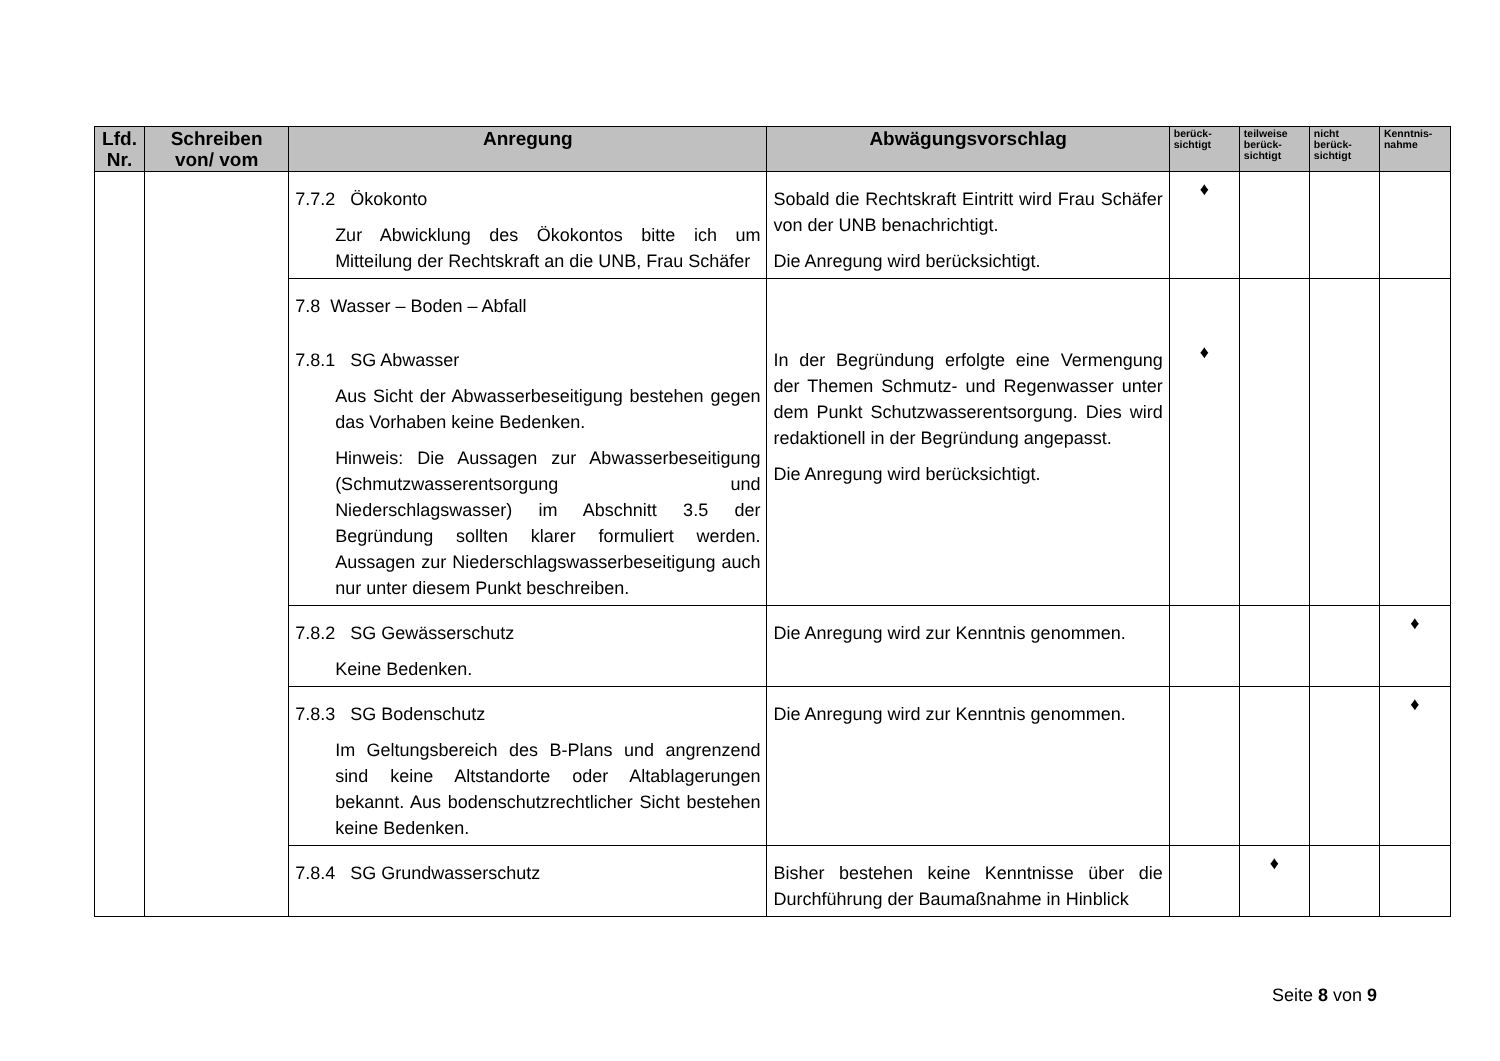| Lfd. Nr. | Schreiben von/ vom | Anregung | Abwägungsvorschlag | berück-sichtigt | teilweise berück-sichtigt | nicht berück-sichtigt | Kenntnis-nahme |
| --- | --- | --- | --- | --- | --- | --- | --- |
| | | 7.7.2 Ökokonto Zur Abwicklung des Ökokontos bitte ich um Mitteilung der Rechtskraft an die UNB, Frau Schäfer | Sobald die Rechtskraft Eintritt wird Frau Schäfer von der UNB benachrichtigt. Die Anregung wird berücksichtigt. | ♦ | | | |
| | | 7.8 Wasser – Boden – Abfall 7.8.1 SG Abwasser Aus Sicht der Abwasserbeseitigung bestehen gegen das Vorhaben keine Bedenken. Hinweis: Die Aussagen zur Abwasserbeseitigung (Schmutzwasserentsorgung und Niederschlagswasser) im Abschnitt 3.5 der Begründung sollten klarer formuliert werden. Aussagen zur Niederschlagswasserbeseitigung auch nur unter diesem Punkt beschreiben. | In der Begründung erfolgte eine Vermengung der Themen Schmutz- und Regenwasser unter dem Punkt Schutzwasserentsorgung. Dies wird redaktionell in der Begründung angepasst. Die Anregung wird berücksichtigt. | ♦ | | | |
| | | 7.8.2 SG Gewässerschutz Keine Bedenken. | Die Anregung wird zur Kenntnis genommen. | | | | ♦ |
| | | 7.8.3 SG Bodenschutz Im Geltungsbereich des B-Plans und angrenzend sind keine Altstandorte oder Altablagerungen bekannt. Aus bodenschutzrechtlicher Sicht bestehen keine Bedenken. | Die Anregung wird zur Kenntnis genommen. | | | | ♦ |
| | | 7.8.4 SG Grundwasserschutz | Bisher bestehen keine Kenntnisse über die Durchführung der Baumaßnahme in Hinblick | | ♦ | | |
Seite 8 von 9